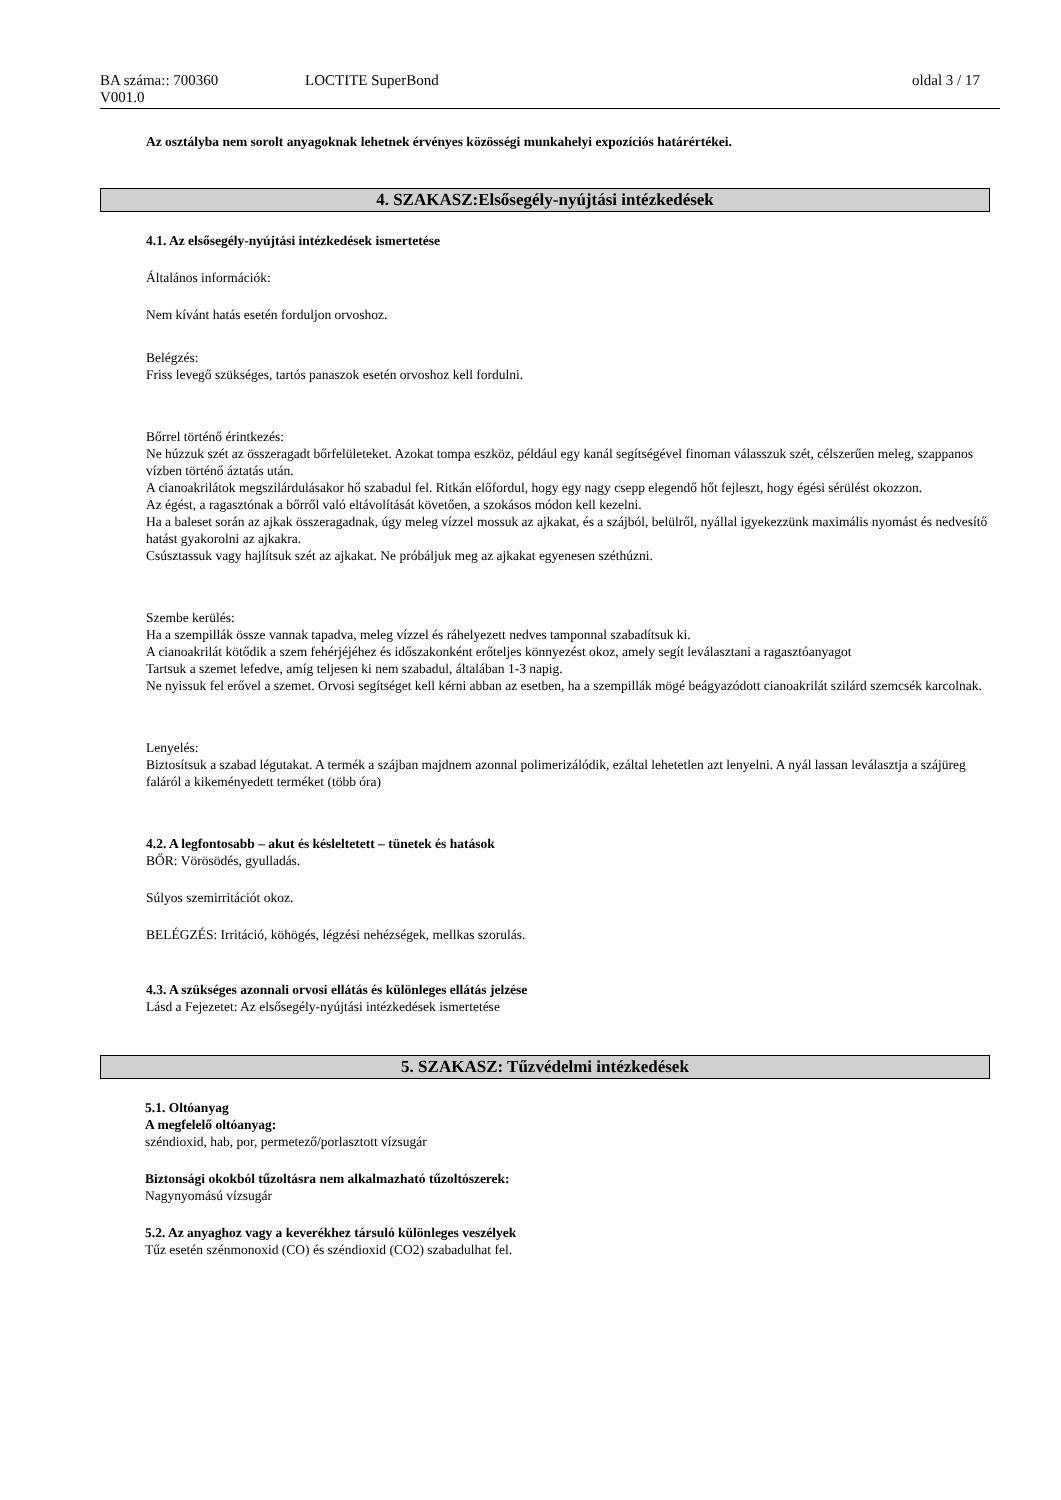BA száma:: 700360
V001.0
LOCTITE SuperBond oldal 3 / 17
Az osztályba nem sorolt anyagoknak lehetnek érvényes közösségi munkahelyi expozíciós határértékei.
4. SZAKASZ:Elsősegély-nyújtási intézkedések
4.1. Az elsősegély-nyújtási intézkedések ismertetése
Általános információk:
Nem kívánt hatás esetén forduljon orvoshoz.
Belégzés:
Friss levegő szükséges, tartós panaszok esetén orvoshoz kell fordulni.
Bőrrel történő érintkezés:
Ne húzzuk szét az összeragadt bőrfelületeket. Azokat tompa eszköz, például egy kanál segítségével finoman válasszuk szét, célszerűen meleg, szappanos vízben történő áztatás után.
A cianoakrilátok megszilárdulásakor hő szabadul fel. Ritkán előfordul, hogy egy nagy csepp elegendő hőt fejleszt, hogy égési sérülést okozzon.
Az égést, a ragasztónak a bőrről való eltávolítását követően, a szokásos módon kell kezelni.
Ha a baleset során az ajkak összeragadnak, úgy meleg vízzel mossuk az ajkakat, és a szájból, belülről, nyállal igyekezzünk maximális nyomást és nedvesítő hatást gyakorolni az ajkakra.
Csúsztassuk vagy hajlítsuk szét az ajkakat. Ne próbáljuk meg az ajkakat egyenesen széthúzni.
Szembe kerülés:
Ha a szempillák össze vannak tapadva, meleg vízzel és ráhelyezett nedves tamponnal szabadítsuk ki.
A cianoakrilát kötődik a szem fehérjéjéhez és időszakonként erőteljes könnyezést okoz, amely segít leválasztani a ragasztóanyagot
Tartsuk a szemet lefedve, amíg teljesen ki nem szabadul, általában 1-3 napig.
Ne nyissuk fel erővel a szemet. Orvosi segítséget kell kérni abban az esetben, ha a szempillák mögé beágyazódott cianoakrilát szilárd szemcsék karcolnak.
Lenyelés:
Biztosítsuk a szabad légutakat. A termék a szájban majdnem azonnal polimerizálódik, ezáltal lehetetlen azt lenyelni. A nyál lassan leválasztja a szájüreg faláról a kikeményedett terméket (több óra)
4.2. A legfontosabb – akut és késleltetett – tünetek és hatások
BŐR: Vörösödés, gyulladás.
Súlyos szemirritációt okoz.
BELÉGZÉS: Irritáció, köhögés, légzési nehézségek, mellkas szorulás.
4.3. A szükséges azonnali orvosi ellátás és különleges ellátás jelzése
Lásd a Fejezetet: Az elsősegély-nyújtási intézkedések ismertetése
5. SZAKASZ: Tűzvédelmi intézkedések
5.1. Oltóanyag
A megfelelő oltóanyag:
széndioxid, hab, por, permetező/porlasztott vízsugár
Biztonsági okokból tűzoltásra nem alkalmazható tűzoltószerek:
Nagynyomású vízsugár
5.2. Az anyaghoz vagy a keverékhez társuló különleges veszélyek
Tűz esetén szénmonoxid (CO) és széndioxid (CO2) szabadulhat fel.